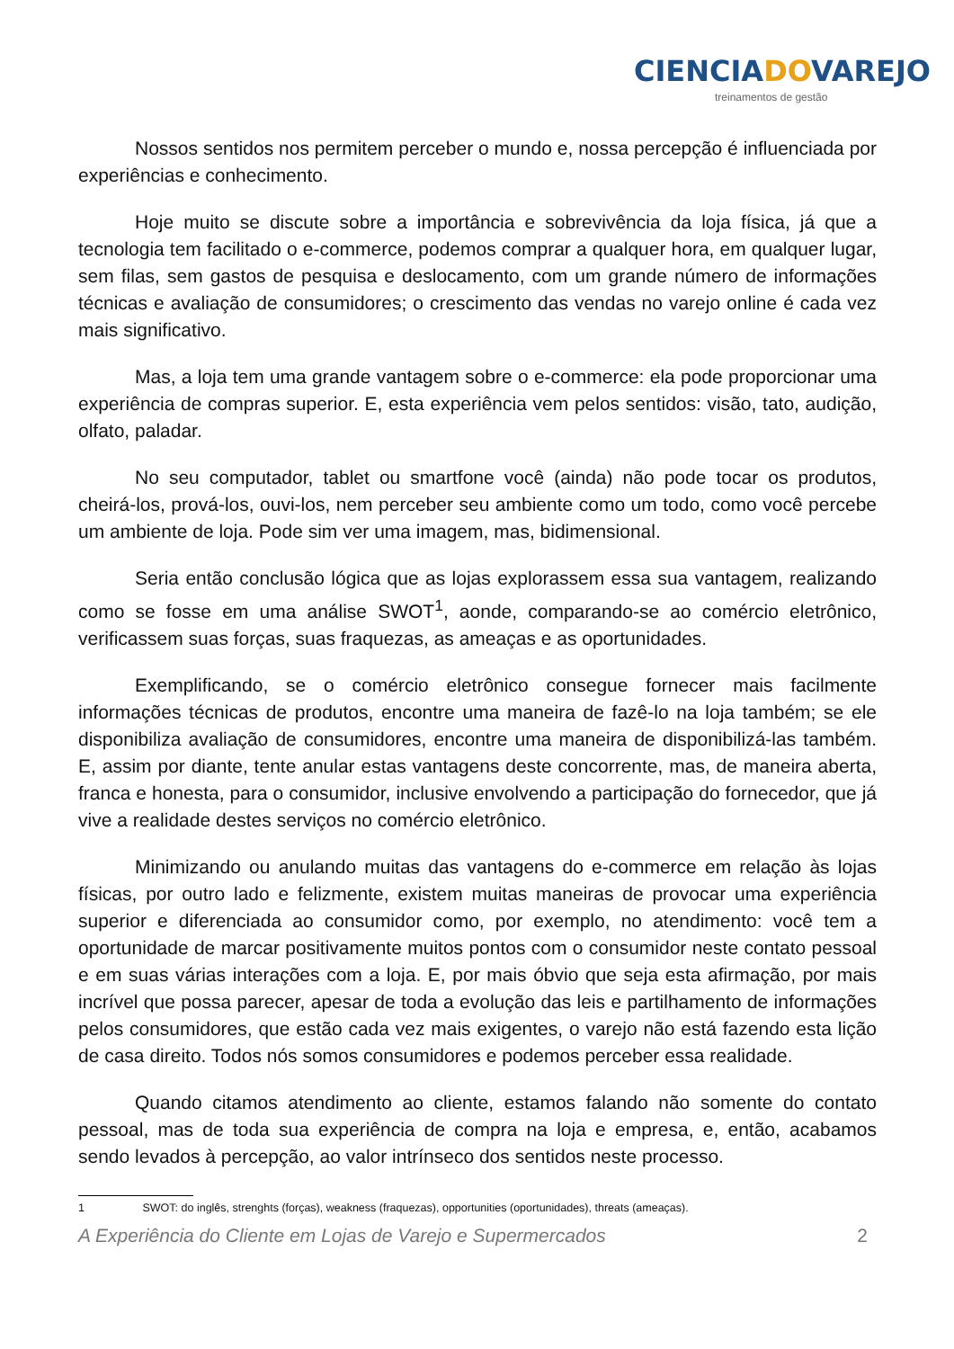CIENCIADOVAREJO
treinamentos de gestão
Nossos sentidos nos permitem perceber o mundo e, nossa percepção é influenciada por experiências e conhecimento.
Hoje muito se discute sobre a importância e sobrevivência da loja física, já que a tecnologia tem facilitado o e-commerce, podemos comprar a qualquer hora, em qualquer lugar, sem filas, sem gastos de pesquisa e deslocamento, com um grande número de informações técnicas e avaliação de consumidores; o crescimento das vendas no varejo online é cada vez mais significativo.
Mas, a loja tem uma grande vantagem sobre o e-commerce: ela pode proporcionar uma experiência de compras superior. E, esta experiência vem pelos sentidos: visão, tato, audição, olfato, paladar.
No seu computador, tablet ou smartfone você (ainda) não pode tocar os produtos, cheirá-los, prová-los, ouvi-los, nem perceber seu ambiente como um todo, como você percebe um ambiente de loja. Pode sim ver uma imagem, mas, bidimensional.
Seria então conclusão lógica que as lojas explorassem essa sua vantagem, realizando como se fosse em uma análise SWOT<sup>1</sup>, aonde, comparando-se ao comércio eletrônico, verificassem suas forças, suas fraquezas, as ameaças e as oportunidades.
Exemplificando, se o comércio eletrônico consegue fornecer mais facilmente informações técnicas de produtos, encontre uma maneira de fazê-lo na loja também; se ele disponibiliza avaliação de consumidores, encontre uma maneira de disponibilizá-las também. E, assim por diante, tente anular estas vantagens deste concorrente, mas, de maneira aberta, franca e honesta, para o consumidor, inclusive envolvendo a participação do fornecedor, que já vive a realidade destes serviços no comércio eletrônico.
Minimizando ou anulando muitas das vantagens do e-commerce em relação às lojas físicas, por outro lado e felizmente, existem muitas maneiras de provocar uma experiência superior e diferenciada ao consumidor como, por exemplo, no atendimento: você tem a oportunidade de marcar positivamente muitos pontos com o consumidor neste contato pessoal e em suas várias interações com a loja. E, por mais óbvio que seja esta afirmação, por mais incrível que possa parecer, apesar de toda a evolução das leis e partilhamento de informações pelos consumidores, que estão cada vez mais exigentes, o varejo não está fazendo esta lição de casa direito. Todos nós somos consumidores e podemos perceber essa realidade.
Quando citamos atendimento ao cliente, estamos falando não somente do contato pessoal, mas de toda sua experiência de compra na loja e empresa, e, então, acabamos sendo levados à percepção, ao valor intrínseco dos sentidos neste processo.
1 SWOT: do inglês, strenghts (forças), weakness (fraquezas), opportunities (oportunidades), threats (ameaças).
A Experiência do Cliente em Lojas de Varejo e Supermercados 2